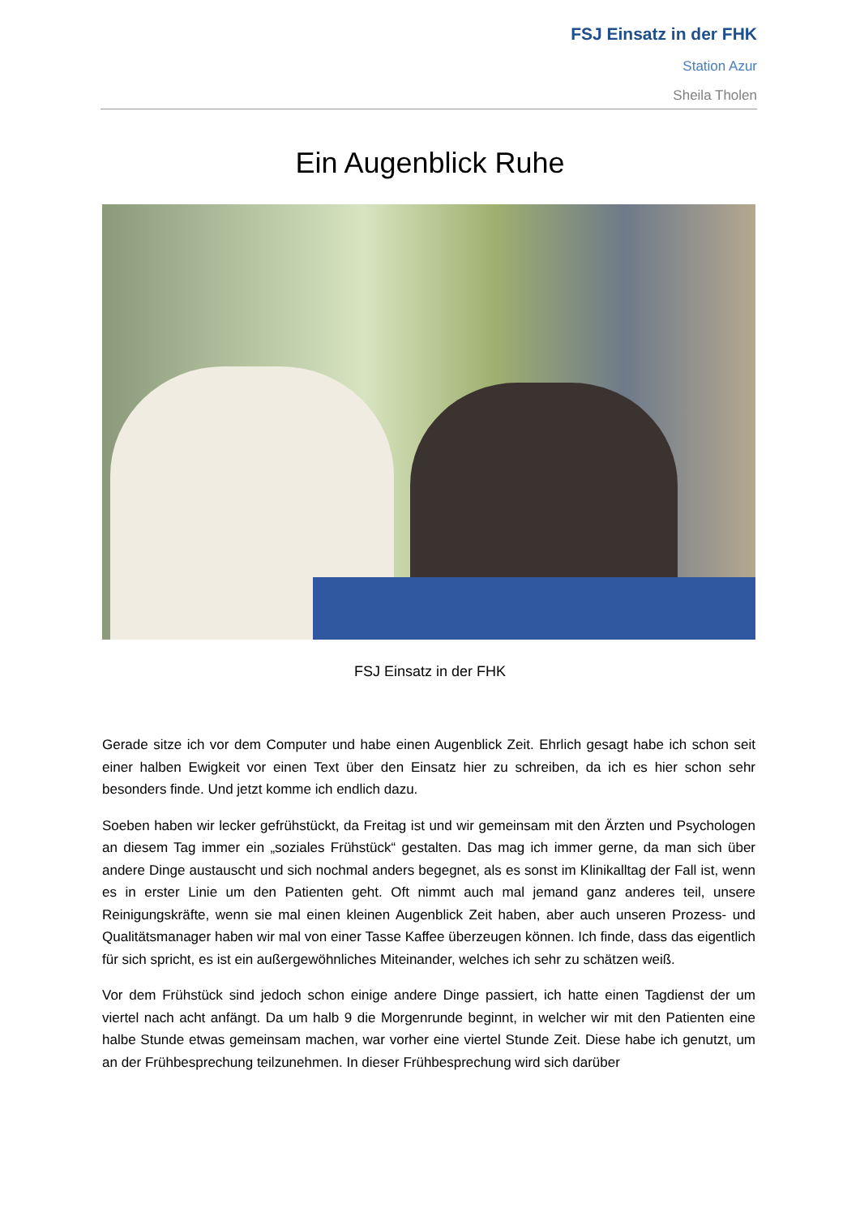FSJ Einsatz in der FHK
Station Azur
Sheila Tholen
Ein Augenblick Ruhe
FSJ Einsatz in der FHK
Gerade sitze ich vor dem Computer und habe einen Augenblick Zeit. Ehrlich gesagt habe ich schon seit einer halben Ewigkeit vor einen Text über den Einsatz hier zu schreiben, da ich es hier schon sehr besonders finde. Und jetzt komme ich endlich dazu.
Soeben haben wir lecker gefrühstückt, da Freitag ist und wir gemeinsam mit den Ärzten und Psychologen an diesem Tag immer ein „soziales Frühstück“ gestalten. Das mag ich immer gerne, da man sich über andere Dinge austauscht und sich nochmal anders begegnet, als es sonst im Klinikalltag der Fall ist, wenn es in erster Linie um den Patienten geht. Oft nimmt auch mal jemand ganz anderes teil, unsere Reinigungskräfte, wenn sie mal einen kleinen Augenblick Zeit haben, aber auch unseren Prozess- und Qualitätsmanager haben wir mal von einer Tasse Kaffee überzeugen können. Ich finde, dass das eigentlich für sich spricht, es ist ein außergewöhnliches Miteinander, welches ich sehr zu schätzen weiß.
Vor dem Frühstück sind jedoch schon einige andere Dinge passiert, ich hatte einen Tagdienst der um viertel nach acht anfängt. Da um halb 9 die Morgenrunde beginnt, in welcher wir mit den Patienten eine halbe Stunde etwas gemeinsam machen, war vorher eine viertel Stunde Zeit. Diese habe ich genutzt, um an der Frühbesprechung teilzunehmen. In dieser Frühbesprechung wird sich darüber